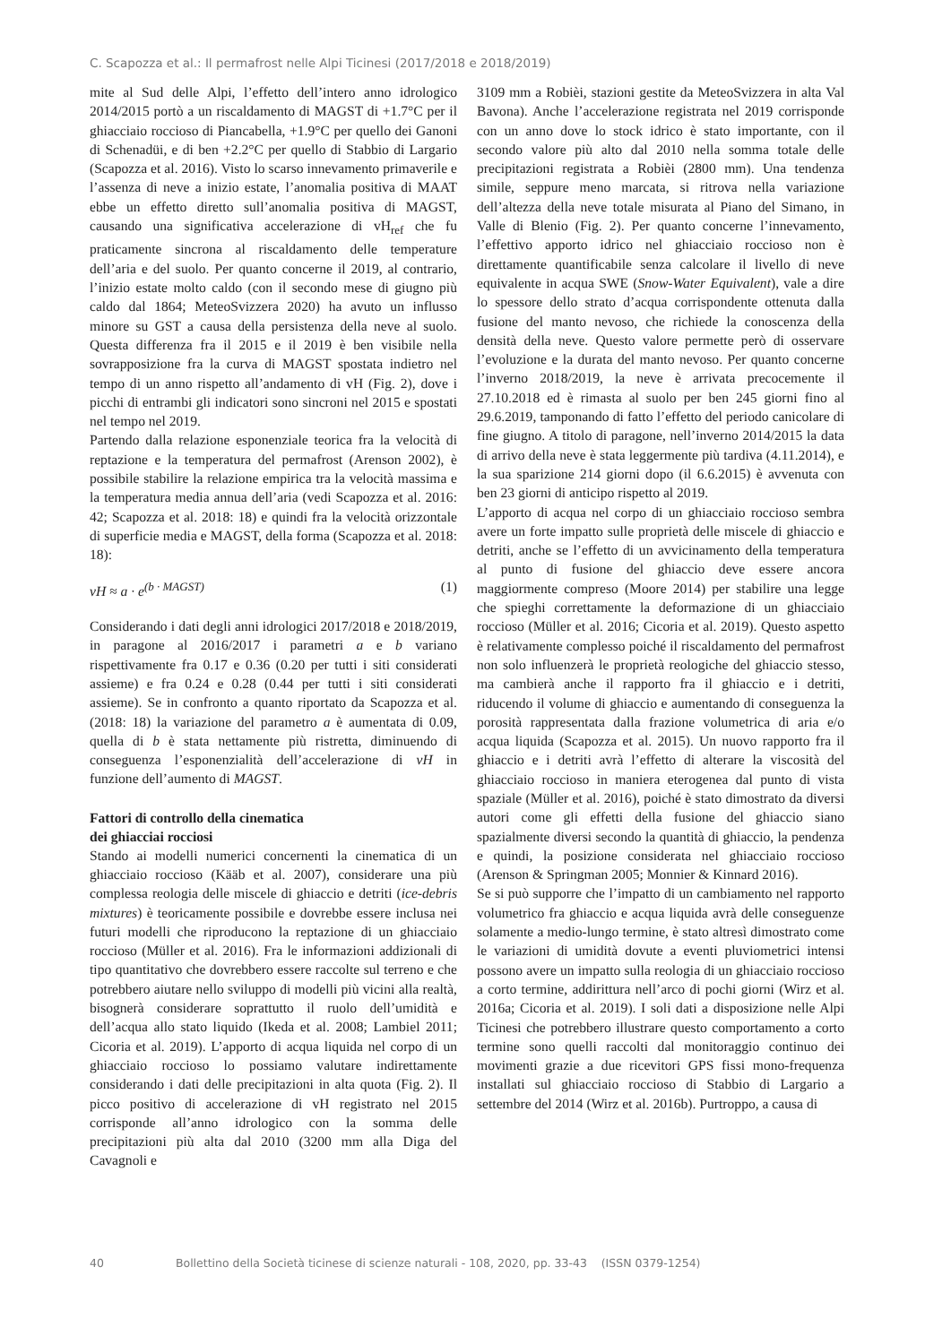C. Scapozza et al.: Il permafrost nelle Alpi Ticinesi (2017/2018 e 2018/2019)
mite al Sud delle Alpi, l’effetto dell’intero anno idrologico 2014/2015 portò a un riscaldamento di MAGST di +1.7°C per il ghiacciaio roccioso di Piancabella, +1.9°C per quello dei Ganoni di Schenadüi, e di ben +2.2°C per quello di Stabbio di Largario (Scapozza et al. 2016). Visto lo scarso innevamento primaverile e l’assenza di neve a inizio estate, l’anomalia positiva di MAAT ebbe un effetto diretto sull’anomalia positiva di MAGST, causando una significativa accelerazione di vH<sub>ref</sub> che fu praticamente sincrona al riscaldamento delle temperature dell’aria e del suolo. Per quanto concerne il 2019, al contrario, l’inizio estate molto caldo (con il secondo mese di giugno più caldo dal 1864; MeteoSvizzera 2020) ha avuto un influsso minore su GST a causa della persistenza della neve al suolo. Questa differenza fra il 2015 e il 2019 è ben visibile nella sovrapposizione fra la curva di MAGST spostata indietro nel tempo di un anno rispetto all’andamento di vH (Fig. 2), dove i picchi di entrambi gli indicatori sono sincroni nel 2015 e spostati nel tempo nel 2019.
Partendo dalla relazione esponenziale teorica fra la velocità di reptazione e la temperatura del permafrost (Arenson 2002), è possibile stabilire la relazione empirica tra la velocità massima e la temperatura media annua dell’aria (vedi Scapozza et al. 2016: 42; Scapozza et al. 2018: 18) e quindi fra la velocità orizzontale di superficie media e MAGST, della forma (Scapozza et al. 2018: 18):
vH ≈ a · e<sup>(b · MAGST)</sup> (1)
Considerando i dati degli anni idrologici 2017/2018 e 2018/2019, in paragone al 2016/2017 i parametri a e b variano rispettivamente fra 0.17 e 0.36 (0.20 per tutti i siti considerati assieme) e fra 0.24 e 0.28 (0.44 per tutti i siti considerati assieme). Se in confronto a quanto riportato da Scapozza et al. (2018: 18) la variazione del parametro a è aumentata di 0.09, quella di b è stata nettamente più ristretta, diminuendo di conseguenza l’esponenzialità dell’accelerazione di vH in funzione dell’aumento di MAGST.
Fattori di controllo della cinematica
dei ghiacciai rocciosi
Stando ai modelli numerici concernenti la cinematica di un ghiacciaio roccioso (Kääb et al. 2007), considerare una più complessa reologia delle miscele di ghiaccio e detriti (ice-debris mixtures) è teoricamente possibile e dovrebbe essere inclusa nei futuri modelli che riproducono la reptazione di un ghiacciaio roccioso (Müller et al. 2016). Fra le informazioni addizionali di tipo quantitativo che dovrebbero essere raccolte sul terreno e che potrebbero aiutare nello sviluppo di modelli più vicini alla realtà, bisognerà considerare soprattutto il ruolo dell’umidità e dell’acqua allo stato liquido (Ikeda et al. 2008; Lambiel 2011; Cicoria et al. 2019). L’apporto di acqua liquida nel corpo di un ghiacciaio roccioso lo possiamo valutare indirettamente considerando i dati delle precipitazioni in alta quota (Fig. 2). Il picco positivo di accelerazione di vH registrato nel 2015 corrisponde all’anno idrologico con la somma delle precipitazioni più alta dal 2010 (3200 mm alla Diga del Cavagnoli e
3109 mm a Robièi, stazioni gestite da MeteoSvizzera in alta Val Bavona). Anche l’accelerazione registrata nel 2019 corrisponde con un anno dove lo stock idrico è stato importante, con il secondo valore più alto dal 2010 nella somma totale delle precipitazioni registrata a Robièi (2800 mm). Una tendenza simile, seppure meno marcata, si ritrova nella variazione dell’altezza della neve totale misurata al Piano del Simano, in Valle di Blenio (Fig. 2). Per quanto concerne l’innevamento, l’effettivo apporto idrico nel ghiacciaio roccioso non è direttamente quantificabile senza calcolare il livello di neve equivalente in acqua SWE (Snow-Water Equivalent), vale a dire lo spessore dello strato d’acqua corrispondente ottenuta dalla fusione del manto nevoso, che richiede la conoscenza della densità della neve. Questo valore permette però di osservare l’evoluzione e la durata del manto nevoso. Per quanto concerne l’inverno 2018/2019, la neve è arrivata precocemente il 27.10.2018 ed è rimasta al suolo per ben 245 giorni fino al 29.6.2019, tamponando di fatto l’effetto del periodo canicolare di fine giugno. A titolo di paragone, nell’inverno 2014/2015 la data di arrivo della neve è stata leggermente più tardiva (4.11.2014), e la sua sparizione 214 giorni dopo (il 6.6.2015) è avvenuta con ben 23 giorni di anticipo rispetto al 2019.
L’apporto di acqua nel corpo di un ghiacciaio roccioso sembra avere un forte impatto sulle proprietà delle miscele di ghiaccio e detriti, anche se l’effetto di un avvicinamento della temperatura al punto di fusione del ghiaccio deve essere ancora maggiormente compreso (Moore 2014) per stabilire una legge che spieghi correttamente la deformazione di un ghiacciaio roccioso (Müller et al. 2016; Cicoria et al. 2019). Questo aspetto è relativamente complesso poiché il riscaldamento del permafrost non solo influenzerà le proprietà reologiche del ghiaccio stesso, ma cambierà anche il rapporto fra il ghiaccio e i detriti, riducendo il volume di ghiaccio e aumentando di conseguenza la porosità rappresentata dalla frazione volumetrica di aria e/o acqua liquida (Scapozza et al. 2015). Un nuovo rapporto fra il ghiaccio e i detriti avrà l’effetto di alterare la viscosità del ghiacciaio roccioso in maniera eterogenea dal punto di vista spaziale (Müller et al. 2016), poiché è stato dimostrato da diversi autori come gli effetti della fusione del ghiaccio siano spazialmente diversi secondo la quantità di ghiaccio, la pendenza e quindi, la posizione considerata nel ghiacciaio roccioso (Arenson & Springman 2005; Monnier & Kinnard 2016).
Se si può supporre che l’impatto di un cambiamento nel rapporto volumetrico fra ghiaccio e acqua liquida avrà delle conseguenze solamente a medio-lungo termine, è stato altresì dimostrato come le variazioni di umidità dovute a eventi pluviometrici intensi possono avere un impatto sulla reologia di un ghiacciaio roccioso a corto termine, addirittura nell’arco di pochi giorni (Wirz et al. 2016a; Cicoria et al. 2019). I soli dati a disposizione nelle Alpi Ticinesi che potrebbero illustrare questo comportamento a corto termine sono quelli raccolti dal monitoraggio continuo dei movimenti grazie a due ricevitori GPS fissi mono-frequenza installati sul ghiacciaio roccioso di Stabbio di Largario a settembre del 2014 (Wirz et al. 2016b). Purtroppo, a causa di
40 Bollettino della Società ticinese di scienze naturali - 108, 2020, pp. 33-43 (ISSN 0379-1254)